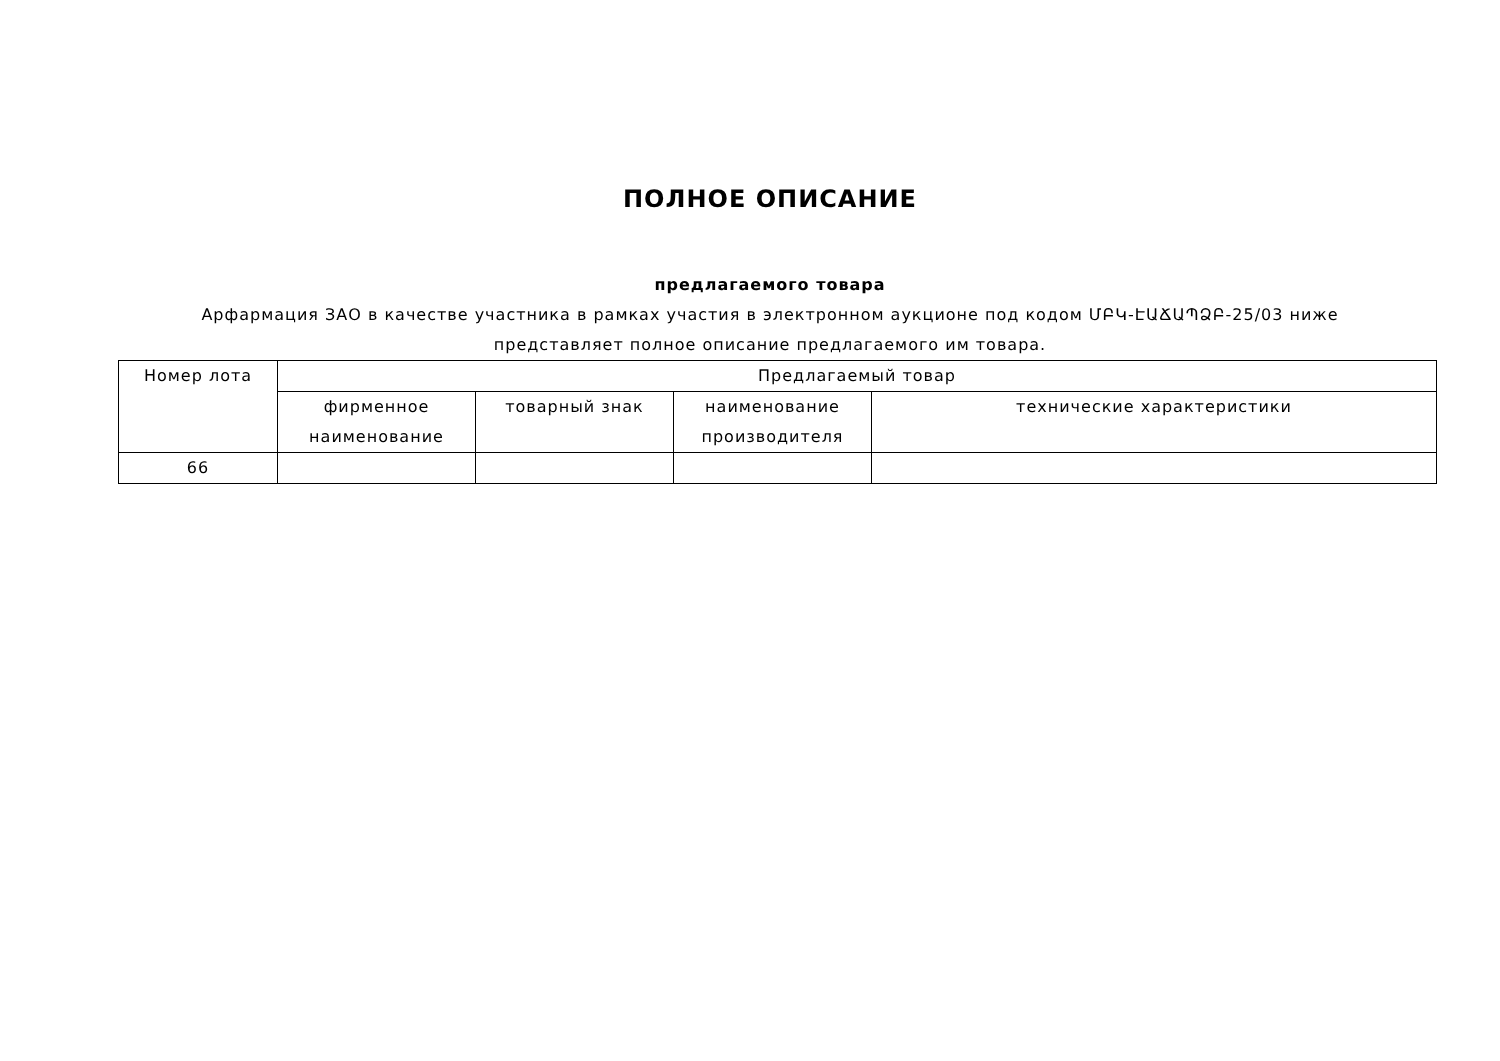ПОЛНОЕ ОПИСАНИЕ
предлагаемого товара
Арфармация ЗАО в качестве участника в рамках участия в электронном аукционе под кодом ՄԲԿ-ԷԱՃԱՊՁԲ-25/03 ниже представляет полное описание предлагаемого им товара.
| Номер лота | Предлагаемый товар | | | |
| --- | --- | --- | --- | --- |
| | фирменное наименование | товарный знак | наименование производителя | технические характеристики |
| 66 | | | | |